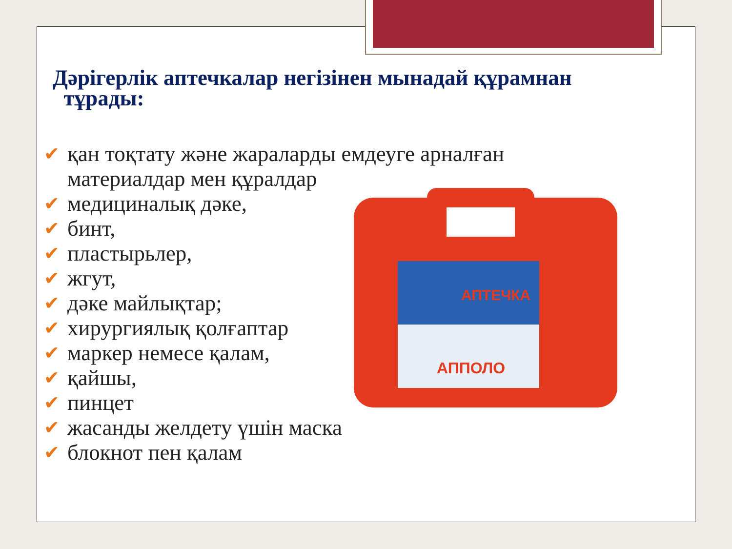Дәрігерлік аптечкалар негізінен мынадай құрамнан
тұрады:
АПТЕЧКА
АППОЛО
✔ қан тоқтату және жараларды емдеуге арналған
материалдар мен құралдар
✔ медициналық дәке,
✔ бинт,
✔ пластырьлер,
✔ жгут,
✔ дәке майлықтар;
✔ хирургиялық қолғаптар
✔ маркер немесе қалам,
✔ қайшы,
✔ пинцет
✔ жасанды желдету үшін маска
✔ блокнот пен қалам